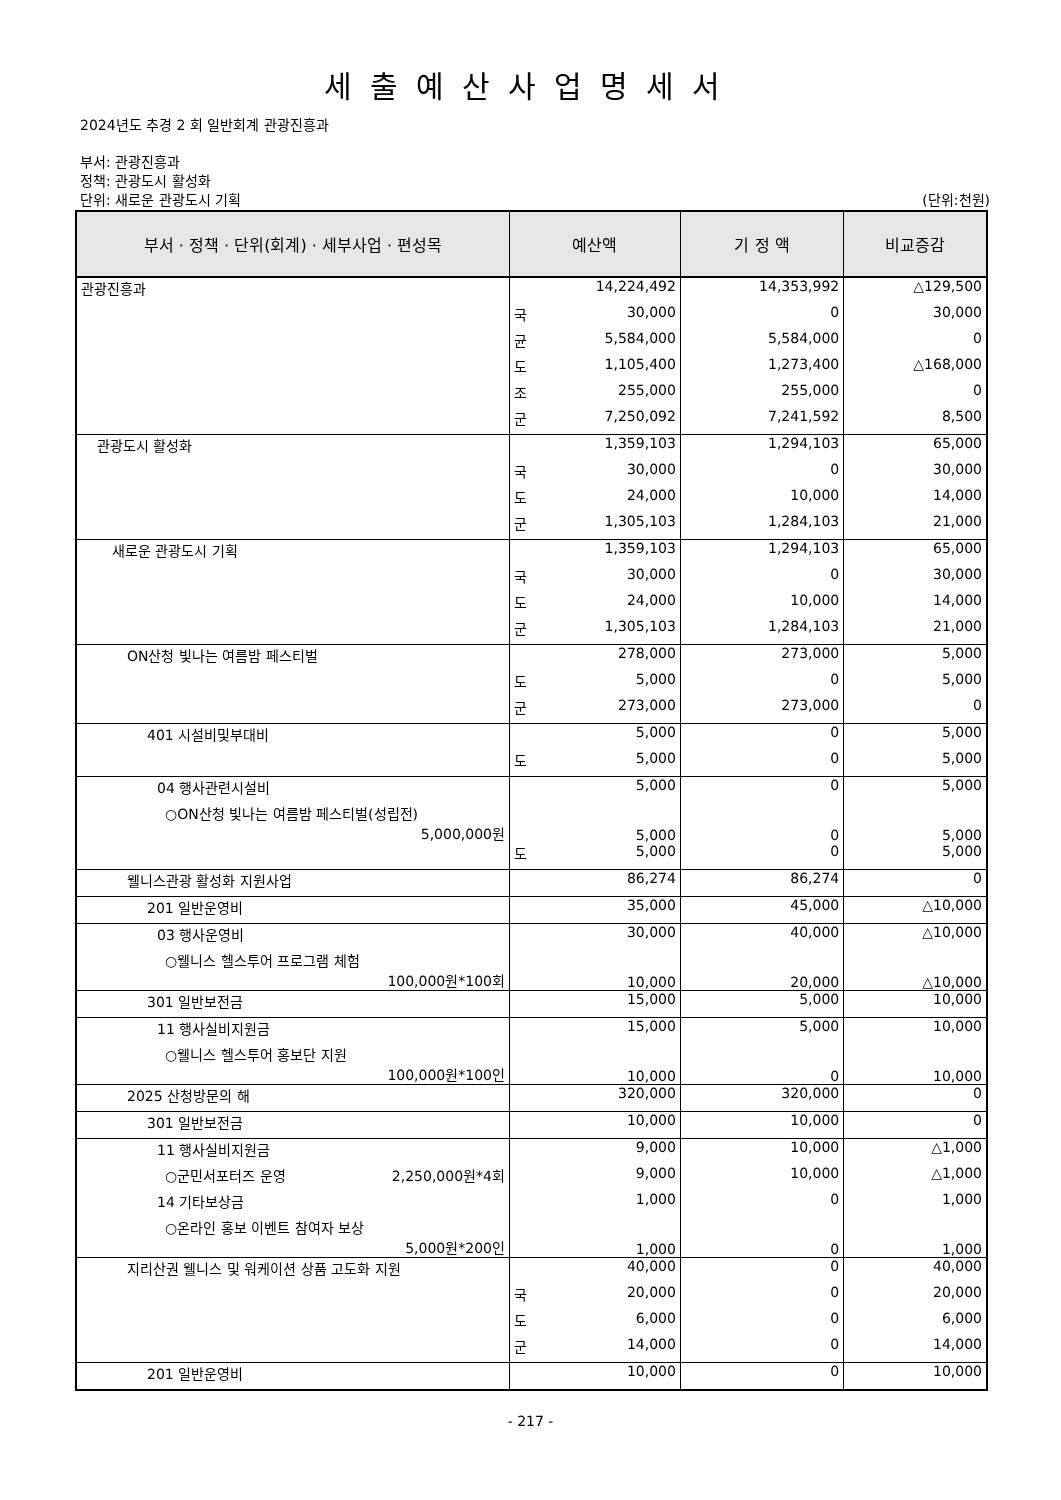세출예산사업명세서
2024년도 추경 2 회 일반회계 관광진흥과
부서: 관광진흥과
정책: 관광도시 활성화
단위: 새로운 관광도시 기획 (단위:천원)
| 부서 · 정책 · 단위(회계) · 세부사업 · 편성목 | 예산액 | 기 정 액 | 비교증감 |
| --- | --- | --- | --- |
| 관광진흥과 | 14,224,492 | 14,353,992 | △129,500 |
| | 국 30,000 | 0 | 30,000 |
| | 균 5,584,000 | 5,584,000 | 0 |
| | 도 1,105,400 | 1,273,400 | △168,000 |
| | 조 255,000 | 255,000 | 0 |
| | 군 7,250,092 | 7,241,592 | 8,500 |
| 관광도시 활성화 | 1,359,103 | 1,294,103 | 65,000 |
| | 국 30,000 | 0 | 30,000 |
| | 도 24,000 | 10,000 | 14,000 |
| | 군 1,305,103 | 1,284,103 | 21,000 |
| 새로운 관광도시 기획 | 1,359,103 | 1,294,103 | 65,000 |
| | 국 30,000 | 0 | 30,000 |
| | 도 24,000 | 10,000 | 14,000 |
| | 군 1,305,103 | 1,284,103 | 21,000 |
| ON산청 빛나는 여름밤 페스티벌 | 278,000 | 273,000 | 5,000 |
| | 도 5,000 | 0 | 5,000 |
| | 군 273,000 | 273,000 | 0 |
| 401 시설비및부대비 | 5,000 | 0 | 5,000 |
| | 도 5,000 | 0 | 5,000 |
| 04 행사관련시설비 | 5,000 | 0 | 5,000 |
| ○ON산청 빛나는 여름밤 페스티벌(성립전) 5,000,000원 | 5,000 | 0 | 5,000 |
| | 도 5,000 | 0 | 5,000 |
| 웰니스관광 활성화 지원사업 | 86,274 | 86,274 | 0 |
| 201 일반운영비 | 35,000 | 45,000 | △10,000 |
| 03 행사운영비 | 30,000 | 40,000 | △10,000 |
| ○웰니스 헬스투어 프로그램 체험 100,000원*100회 | 10,000 | 20,000 | △10,000 |
| 301 일반보전금 | 15,000 | 5,000 | 10,000 |
| 11 행사실비지원금 | 15,000 | 5,000 | 10,000 |
| ○웰니스 헬스투어 홍보단 지원 100,000원*100인 | 10,000 | 0 | 10,000 |
| 2025 산청방문의 해 | 320,000 | 320,000 | 0 |
| 301 일반보전금 | 10,000 | 10,000 | 0 |
| 11 행사실비지원금 | 9,000 | 10,000 | △1,000 |
| ○군민서포터즈 운영 2,250,000원*4회 | 9,000 | 10,000 | △1,000 |
| 14 기타보상금 | 1,000 | 0 | 1,000 |
| ○온라인 홍보 이벤트 참여자 보상 5,000원*200인 | 1,000 | 0 | 1,000 |
| 지리산권 웰니스 및 워케이션 상품 고도화 지원 | 40,000 | 0 | 40,000 |
| | 국 20,000 | 0 | 20,000 |
| | 도 6,000 | 0 | 6,000 |
| | 군 14,000 | 0 | 14,000 |
| 201 일반운영비 | 10,000 | 0 | 10,000 |
- 217 -